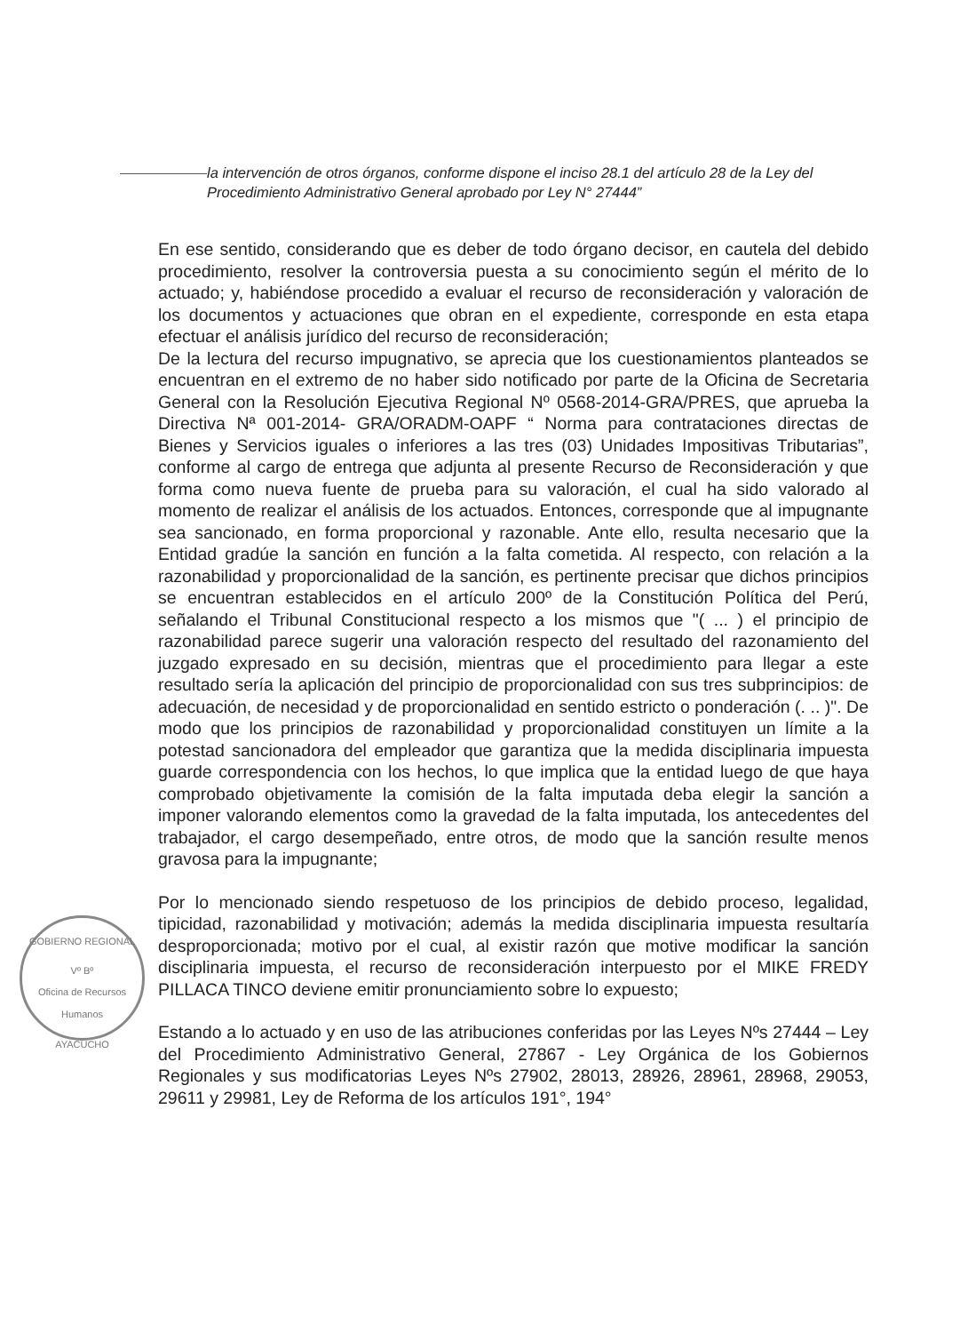la intervención de otros órganos, conforme dispone el inciso 28.1 del artículo 28 de la Ley del Procedimiento Administrativo General aprobado por Ley N° 27444”
En ese sentido, considerando que es deber de todo órgano decisor, en cautela del debido procedimiento, resolver la controversia puesta a su conocimiento según el mérito de lo actuado; y, habiéndose procedido a evaluar el recurso de reconsideración y valoración de los documentos y actuaciones que obran en el expediente, corresponde en esta etapa efectuar el análisis jurídico del recurso de reconsideración;
De la lectura del recurso impugnativo, se aprecia que los cuestionamientos planteados se encuentran en el extremo de no haber sido notificado por parte de la Oficina de Secretaria General con la Resolución Ejecutiva Regional Nº 0568-2014-GRA/PRES, que aprueba la Directiva Nª 001-2014- GRA/ORADM-OAPF “ Norma para contrataciones directas de Bienes y Servicios iguales o inferiores a las tres (03) Unidades Impositivas Tributarias”, conforme al cargo de entrega que adjunta al presente Recurso de Reconsideración y que forma como nueva fuente de prueba para su valoración, el cual ha sido valorado al momento de realizar el análisis de los actuados. Entonces, corresponde que al impugnante sea sancionado, en forma proporcional y razonable. Ante ello, resulta necesario que la Entidad gradúe la sanción en función a la falta cometida. Al respecto, con relación a la razonabilidad y proporcionalidad de la sanción, es pertinente precisar que dichos principios se encuentran establecidos en el artículo 200º de la Constitución Política del Perú, señalando el Tribunal Constitucional respecto a los mismos que "( ... ) el principio de razonabilidad parece sugerir una valoración respecto del resultado del razonamiento del juzgado expresado en su decisión, mientras que el procedimiento para llegar a este resultado sería la aplicación del principio de proporcionalidad con sus tres subprincipios: de adecuación, de necesidad y de proporcionalidad en sentido estricto o ponderación (. .. )". De modo que los principios de razonabilidad y proporcionalidad constituyen un límite a la potestad sancionadora del empleador que garantiza que la medida disciplinaria impuesta guarde correspondencia con los hechos, lo que implica que la entidad luego de que haya comprobado objetivamente la comisión de la falta imputada deba elegir la sanción a imponer valorando elementos como la gravedad de la falta imputada, los antecedentes del trabajador, el cargo desempeñado, entre otros, de modo que la sanción resulte menos gravosa para la impugnante;
Por lo mencionado siendo respetuoso de los principios de debido proceso, legalidad, tipicidad, razonabilidad y motivación; además la medida disciplinaria impuesta resultaría desproporcionada; motivo por el cual, al existir razón que motive modificar la sanción disciplinaria impuesta, el recurso de reconsideración interpuesto por el MIKE FREDY PILLACA TINCO deviene emitir pronunciamiento sobre lo expuesto;
Estando a lo actuado y en uso de las atribuciones conferidas por las Leyes Nºs 27444 – Ley del Procedimiento Administrativo General, 27867 - Ley Orgánica de los Gobiernos Regionales y sus modificatorias Leyes Nºs 27902, 28013, 28926, 28961, 28968, 29053, 29611 y 29981, Ley de Reforma de los artículos 191°, 194°
GOBIERNO REGIONAL
Vº Bº
Oficina de Recursos Humanos
AYACUCHO